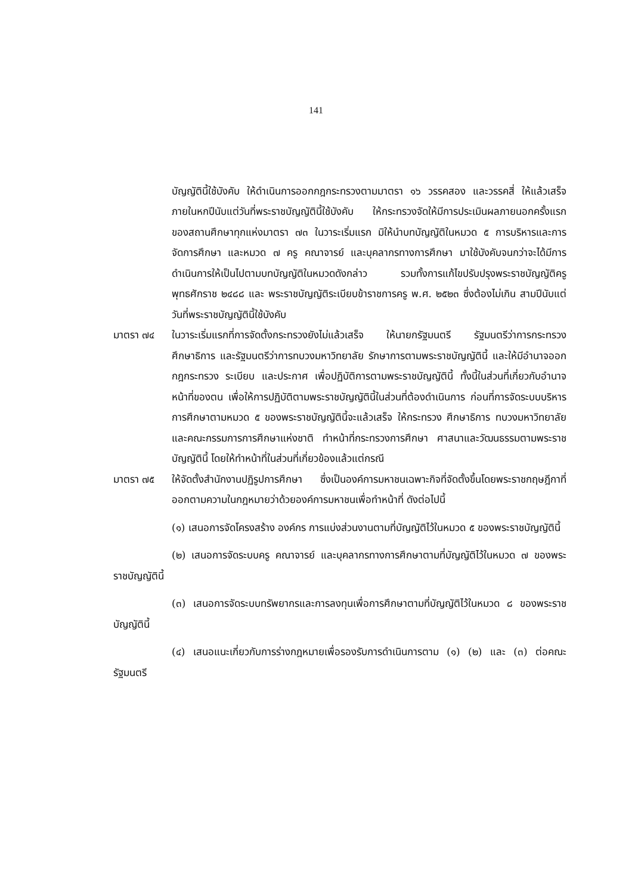141
บัญญัตินี้ใช้บังคับ ให้ดำเนินการออกกฎกระทรวงตามมาตรา ๑๖ วรรคสอง และวรรคสี่ ให้แล้วเสร็จภายในหกปีนับแต่วันที่พระราชบัญญัตินี้ใช้บังคับ ให้กระทรวงจัดให้มีการประเมินผลภายนอกครั้งแรกของสถานศึกษาทุกแห่งมาตรา ๗๓ ในวาระเริ่มแรก มิให้นำบทบัญญัติในหมวด ๕ การบริหารและการจัดการศึกษา และหมวด ๗ ครู คณาจารย์ และบุคลากรทางการศึกษา มาใช้บังคับจนกว่าจะได้มีการดำเนินการให้เป็นไปตามบทบัญญัติในหมวดดังกล่าว รวมทั้งการแก้ไขปรับปรุงพระราชบัญญัติครู พุทธศักราช ๒๔๘๘ และ พระราชบัญญัติระเบียบข้าราชการครู พ.ศ. ๒๕๒๓ ซึ่งต้องไม่เกิน สามปีนับแต่วันที่พระราชบัญญัตินี้ใช้บังคับ
มาตรา ๗๔ ในวาระเริ่มแรกที่การจัดตั้งกระทรวงยังไม่แล้วเสร็จ ให้นายกรัฐมนตรี รัฐมนตรีว่าการกระทรวงศึกษาธิการ และรัฐมนตรีว่าการทบวงมหาวิทยาลัย รักษาการตามพระราชบัญญัตินี้ และให้มีอำนาจออกกฎกระทรวง ระเบียบ และประกาศ เพื่อปฏิบัติการตามพระราชบัญญัตินี้ ทั้งนี้ในส่วนที่เกี่ยวกับอำนาจหน้าที่ของตน เพื่อให้การปฏิบัติตามพระราชบัญญัตินี้ในส่วนที่ต้องดำเนินการ ก่อนที่การจัดระบบบริหารการศึกษาตามหมวด ๕ ของพระราชบัญญัตินี้จะแล้วเสร็จ ให้กระทรวง ศึกษาธิการ ทบวงมหาวิทยาลัยและคณะกรรมการการศึกษาแห่งชาติ ทำหน้าที่กระทรวงการศึกษา ศาสนาและวัฒนธรรมตามพระราชบัญญัตินี้ โดยให้ทำหน้าที่ในส่วนที่เกี่ยวข้องแล้วแต่กรณี
มาตรา ๗๕ ให้จัดตั้งสำนักงานปฏิรูปการศึกษา ซึ่งเป็นองค์การมหาชนเฉพาะกิจที่จัดตั้งขึ้นโดยพระราชกฤษฎีกาที่ออกตามความในกฎหมายว่าด้วยองค์การมหาชนเพื่อทำหน้าที่ ดังต่อไปนี้
(๑) เสนอการจัดโครงสร้าง องค์กร การแบ่งส่วนงานตามที่บัญญัติไว้ในหมวด ๕ ของพระราชบัญญัตินี้
(๒) เสนอการจัดระบบครู คณาจารย์ และบุคลากรทางการศึกษาตามที่บัญญัติไว้ในหมวด ๗ ของพระราชบัญญัตินี้
(๓) เสนอการจัดระบบทรัพยากรและการลงทุนเพื่อการศึกษาตามที่บัญญัติไว้ในหมวด ๘ ของพระราชบัญญัตินี้
(๔) เสนอแนะเกี่ยวกับการร่างกฎหมายเพื่อรองรับการดำเนินการตาม (๑) (๒) และ (๓) ต่อคณะรัฐมนตรี